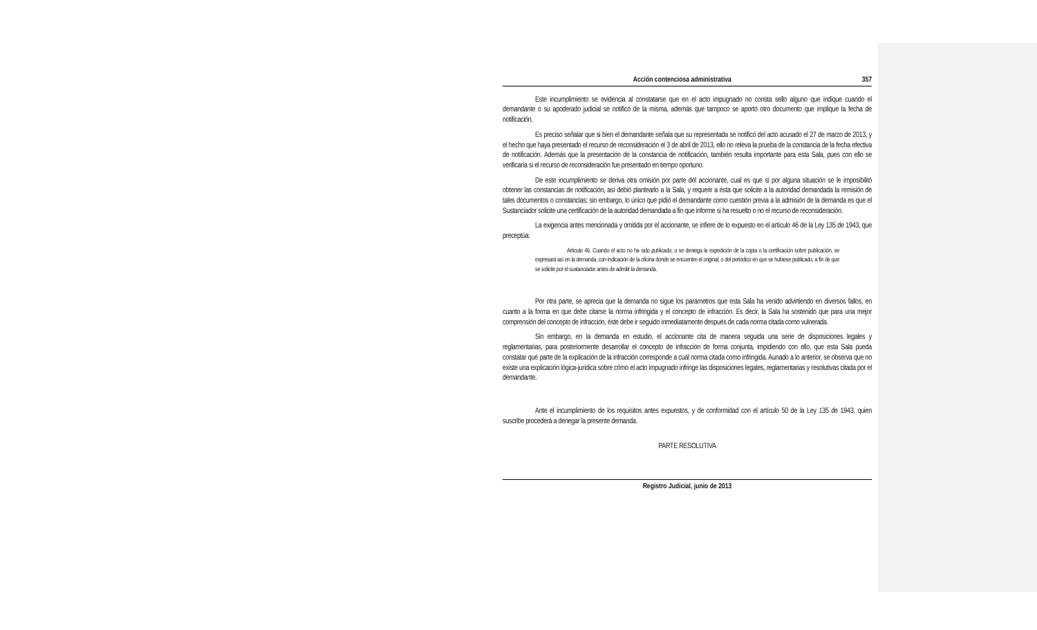Acción contenciosa administrativa 357
Este incumplimiento se evidencia al constatarse que en el acto impugnado no consta sello alguno que indique cuando el demandante o su apoderado judicial se notificó de la misma, además que tampoco se aportó otro documento que implique la fecha de notificación.
Es preciso señalar que si bien el demandante señala que su representada se notificó del acto acusado el 27 de marzo de 2013, y el hecho que haya presentado el recurso de reconsideración el 3 de abril de 2013, ello no releva la prueba de la constancia de la fecha efectiva de notificación. Además que la presentación de la constancia de notificación, también resulta importante para esta Sala, pues con ello se verificaría si el recurso de reconsideración fue presentado en tiempo oportuno.
De este incumplimiento se deriva otra omisión por parte del accionante, cual es que si por alguna situación se le imposibilitó obtener las constancias de notificación, así debió plantearlo a la Sala, y requerir a ésta que solicite a la autoridad demandada la remisión de tales documentos o constancias; sin embargo, lo único que pidió el demandante como cuestión previa a la admisión de la demanda es que el Sustanciador solicite una certificación de la autoridad demandada a fin que informe si ha resuelto o no el recurso de reconsideración.
La exigencia antes mencionada y omitida por el accionante, se infiere de lo expuesto en el artículo 46 de la Ley 135 de 1943, que preceptúa:
Artículo 46. Cuando el acto no ha sido publicado, o se deniega la expedición de la copia o la certificación sobre publicación, se expresará así en la demanda, con indicación de la oficina donde se encuentre el original, o del periódico en que se hubiese publicado, a fin de que se solicite por el sustanciador antes de admitir la demanda.
Por otra parte, se aprecia que la demanda no sigue los parámetros que esta Sala ha venido advirtiendo en diversos fallos, en cuanto a la forma en que debe citarse la norma infringida y el concepto de infracción. Es decir, la Sala ha sostenido que para una mejor comprensión del concepto de infracción, éste debe ir seguido inmediatamente después de cada norma citada como vulnerada.
Sin embargo, en la demanda en estudio, el accionante cita de manera seguida una serie de disposiciones legales y reglamentarias, para posteriormente desarrollar el concepto de infracción de forma conjunta, impidiendo con ello, que esta Sala pueda constatar qué parte de la explicación de la infracción corresponde a cuál norma citada como infringida. Aunado a lo anterior, se observa que no existe una explicación lógica-jurídica sobre cómo el acto impugnado infringe las disposiciones legales, reglamentarias y resolutivas citada por el demandante.
Ante el incumplimiento de los requisitos antes expuestos, y de conformidad con el artículo 50 de la Ley 135 de 1943, quien suscribe procederá a denegar la presente demanda.
PARTE RESOLUTIVA
Registro Judicial, junio de 2013